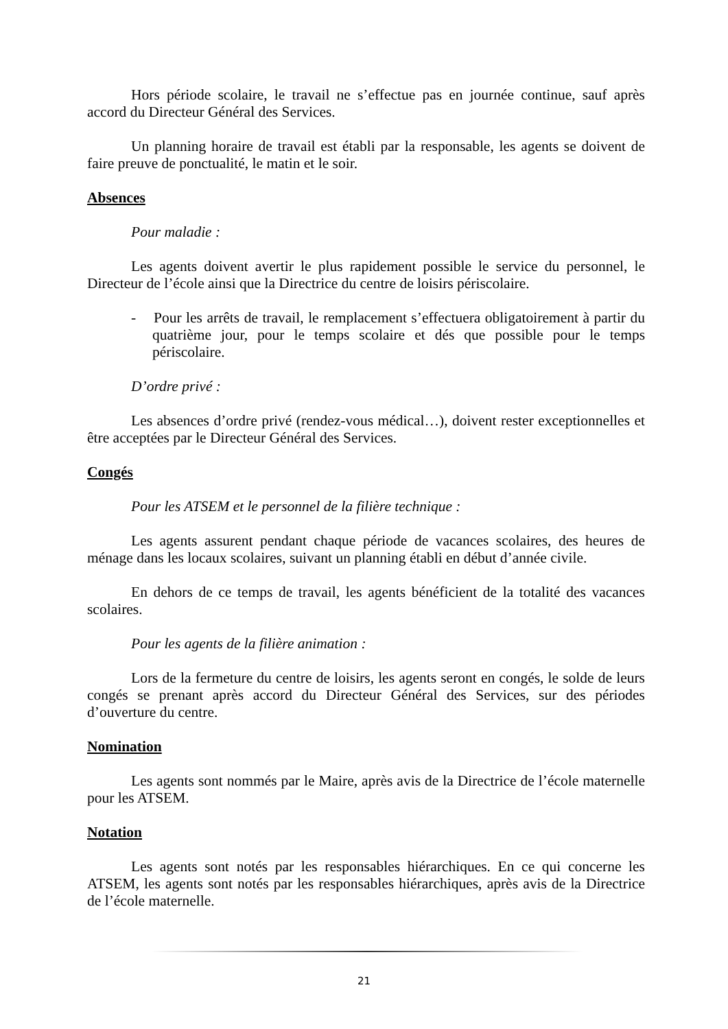Hors période scolaire, le travail ne s’effectue pas en journée continue, sauf après accord du Directeur Général des Services.
Un planning horaire de travail est établi par la responsable, les agents se doivent de faire preuve de ponctualité, le matin et le soir.
Absences
Pour maladie :
Les agents doivent avertir le plus rapidement possible le service du personnel, le Directeur de l’école ainsi que la Directrice du centre de loisirs périscolaire.
- Pour les arrêts de travail, le remplacement s’effectuera obligatoirement à partir du quatrième jour, pour le temps scolaire et dés que possible pour le temps périscolaire.
D’ordre privé :
Les absences d’ordre privé (rendez-vous médical…), doivent rester exceptionnelles et être acceptées par le Directeur Général des Services.
Congés
Pour les ATSEM et le personnel de la filière technique :
Les agents assurent pendant chaque période de vacances scolaires, des heures de ménage dans les locaux scolaires, suivant un planning établi en début d’année civile.
En dehors de ce temps de travail, les agents bénéficient de la totalité des vacances scolaires.
Pour les agents de la filière animation :
Lors de la fermeture du centre de loisirs, les agents seront en congés, le solde de leurs congés se prenant après accord du Directeur Général des Services, sur des périodes d’ouverture du centre.
Nomination
Les agents sont nommés par le Maire, après avis de la Directrice de l’école maternelle pour les ATSEM.
Notation
Les agents sont notés par les responsables hiérarchiques. En ce qui concerne les ATSEM, les agents sont notés par les responsables hiérarchiques, après avis de la Directrice de l’école maternelle.
21